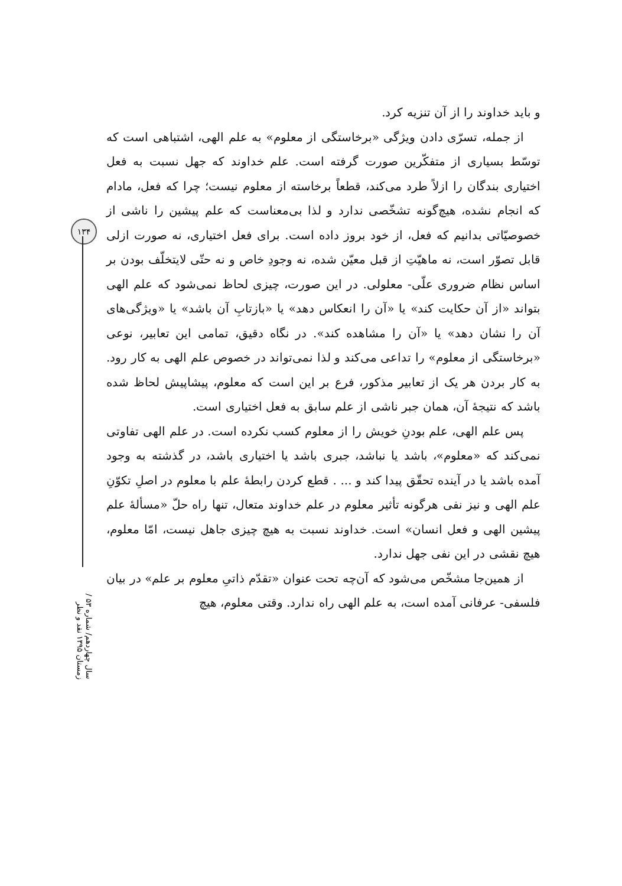۱۳۴
سال چهاردهم/ شماره ۵۳ / زمستان ۱۳۹۵ نقد و نظر
و باید خداوند را از آن تنزیه کرد.
از جمله، تسرّی دادن ویژگی «برخاستگی از معلوم» به علم الهی، اشتباهی است که توسّط بسیاری از متفکّرین صورت گرفته است. علم خداوند که جهل نسبت به فعل اختیاری بندگان را ازلاً طرد می‌کند، قطعاً برخاسته از معلوم نیست؛ چرا که فعل، مادام که انجام نشده، هیچ‌گونه تشخّصی ندارد و لذا بی‌معناست که علم پیشین را ناشی از خصوصیّاتی بدانیم که فعل، از خود بروز داده است. برای فعل اختیاری، نه صورت ازلی قابل تصوّر است، نه ماهیّتِ از قبل معیّن شده، نه وجودِ خاص و نه حتّی لایتخلّف بودن بر اساس نظام ضروری علّی- معلولی. در این صورت، چیزی لحاظ نمی‌شود که علم الهی بتواند «از آن حکایت کند» یا «آن را انعکاس دهد» یا «بازتابِ آن باشد» یا «ویژگی‌های آن را نشان دهد» یا «آن را مشاهده کند». در نگاه دقیق، تمامی این تعابیر، نوعی «برخاستگی از معلوم» را تداعی می‌کند و لذا نمی‌تواند در خصوص علم الهی به کار رود. به کار بردن هر یک از تعابیر مذکور، فرع بر این است که معلوم، پیشاپیش لحاظ شده باشد که نتیجهٔ آن، همان جبر ناشی از علم سابق به فعل اختیاری است.
پس علم الهی، علم بودنِ خویش را از معلوم کسب نکرده است. در علم الهی تفاوتی نمی‌کند که «معلوم»، باشد یا نباشد، جبری باشد یا اختیاری باشد، در گذشته به وجود آمده باشد یا در آینده تحقّق پیدا کند و ... . قطع کردن رابطهٔ علم با معلوم در اصلِ تکوّنِ علم الهی و نیز نفی هرگونه تأثیر معلوم در علم خداوند متعال، تنها راه حلّ «مسألهٔ علم پیشین الهی و فعل انسان» است. خداوند نسبت به هیچ چیزی جاهل نیست، امّا معلوم، هیچ نقشی در این نفی جهل ندارد.
از همین‌جا مشخّص می‌شود که آن‌چه تحت عنوان «تقدّم ذاتیِ معلوم بر علم» در بیان فلسفی- عرفانی آمده است، به علم الهی راه ندارد. وقتی معلوم، هیچ